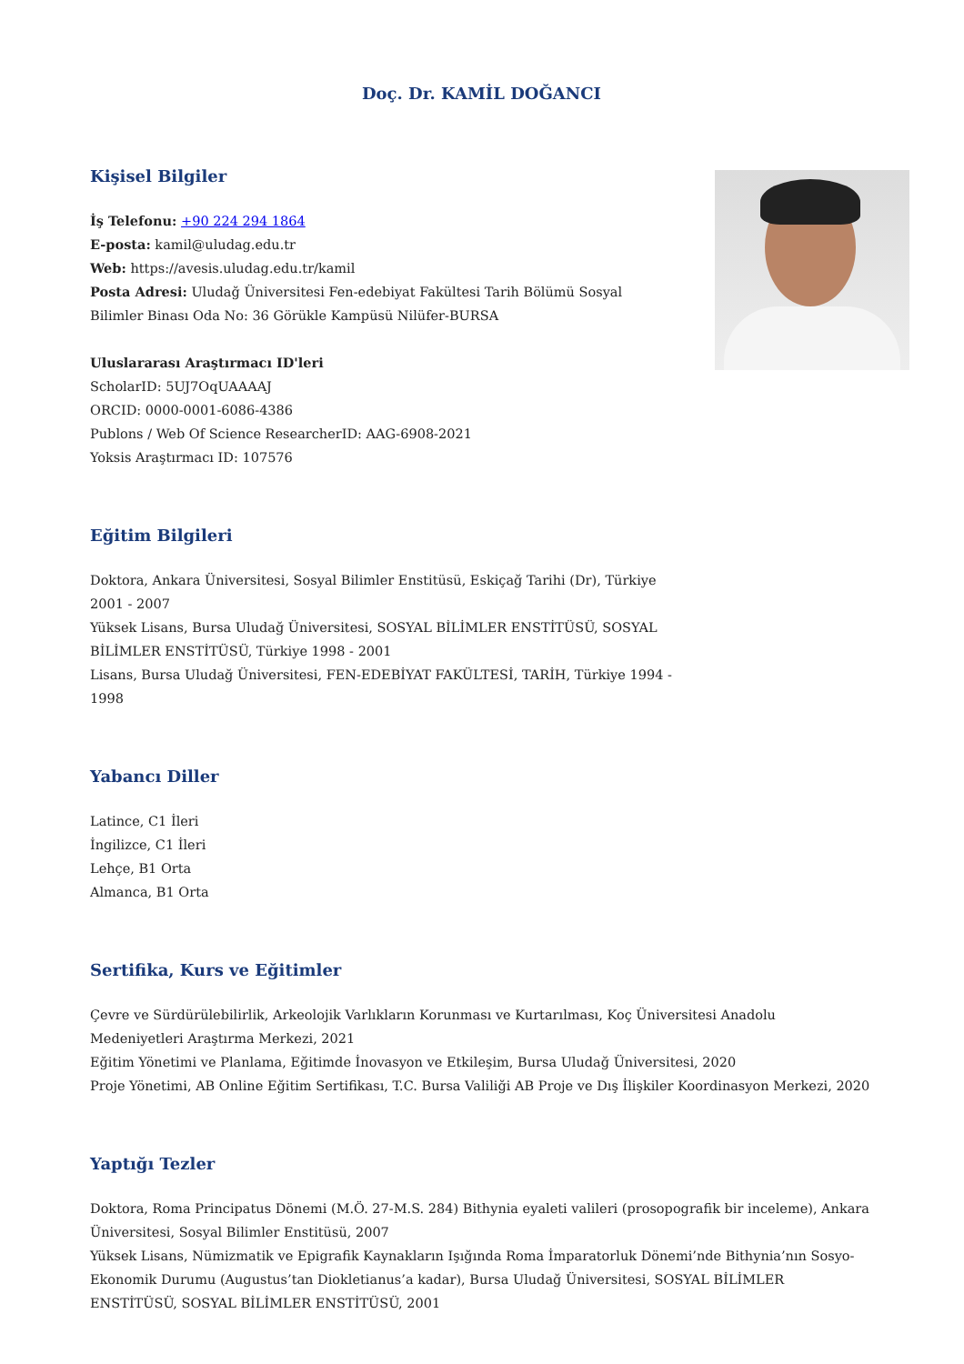Doç. Dr. KAMİL DOĞANCI
Kişisel Bilgiler
İş Telefonu: +90 224 294 1864
E-posta: kamil@uludag.edu.tr
Web: https://avesis.uludag.edu.tr/kamil
Posta Adresi: Uludağ Üniversitesi Fen-edebiyat Fakültesi Tarih Bölümü Sosyal Bilimler Binası Oda No: 36 Görükle Kampüsü Nilüfer-BURSA
Uluslararası Araştırmacı ID'leri
ScholarID: 5UJ7OqUAAAAJ
ORCID: 0000-0001-6086-4386
Publons / Web Of Science ResearcherID: AAG-6908-2021
Yoksis Araştırmacı ID: 107576
Eğitim Bilgileri
Doktora, Ankara Üniversitesi, Sosyal Bilimler Enstitüsü, Eskiçağ Tarihi (Dr), Türkiye 2001 - 2007
Yüksek Lisans, Bursa Uludağ Üniversitesi, SOSYAL BİLİMLER ENSTİTÜSÜ, SOSYAL BİLİMLER ENSTİTÜSÜ, Türkiye 1998 - 2001
Lisans, Bursa Uludağ Üniversitesi, FEN-EDEBİYAT FAKÜLTESİ, TARİH, Türkiye 1994 - 1998
Yabancı Diller
Latince, C1 İleri
İngilizce, C1 İleri
Lehçe, B1 Orta
Almanca, B1 Orta
Sertifika, Kurs ve Eğitimler
Çevre ve Sürdürülebilirlik, Arkeolojik Varlıkların Korunması ve Kurtarılması, Koç Üniversitesi Anadolu Medeniyetleri Araştırma Merkezi, 2021
Eğitim Yönetimi ve Planlama, Eğitimde İnovasyon ve Etkileşim, Bursa Uludağ Üniversitesi, 2020
Proje Yönetimi, AB Online Eğitim Sertifikası, T.C. Bursa Valiliği AB Proje ve Dış İlişkiler Koordinasyon Merkezi, 2020
Yaptığı Tezler
Doktora, Roma Principatus Dönemi (M.Ö. 27-M.S. 284) Bithynia eyaleti valileri (prosopografik bir inceleme), Ankara Üniversitesi, Sosyal Bilimler Enstitüsü, 2007
Yüksek Lisans, Nümizmatik ve Epigrafik Kaynakların Işığında Roma İmparatorluk Dönemi’nde Bithynia’nın Sosyo-Ekonomik Durumu (Augustus’tan Diokletianus’a kadar), Bursa Uludağ Üniversitesi, SOSYAL BİLİMLER ENSTİTÜSÜ, SOSYAL BİLİMLER ENSTİTÜSÜ, 2001